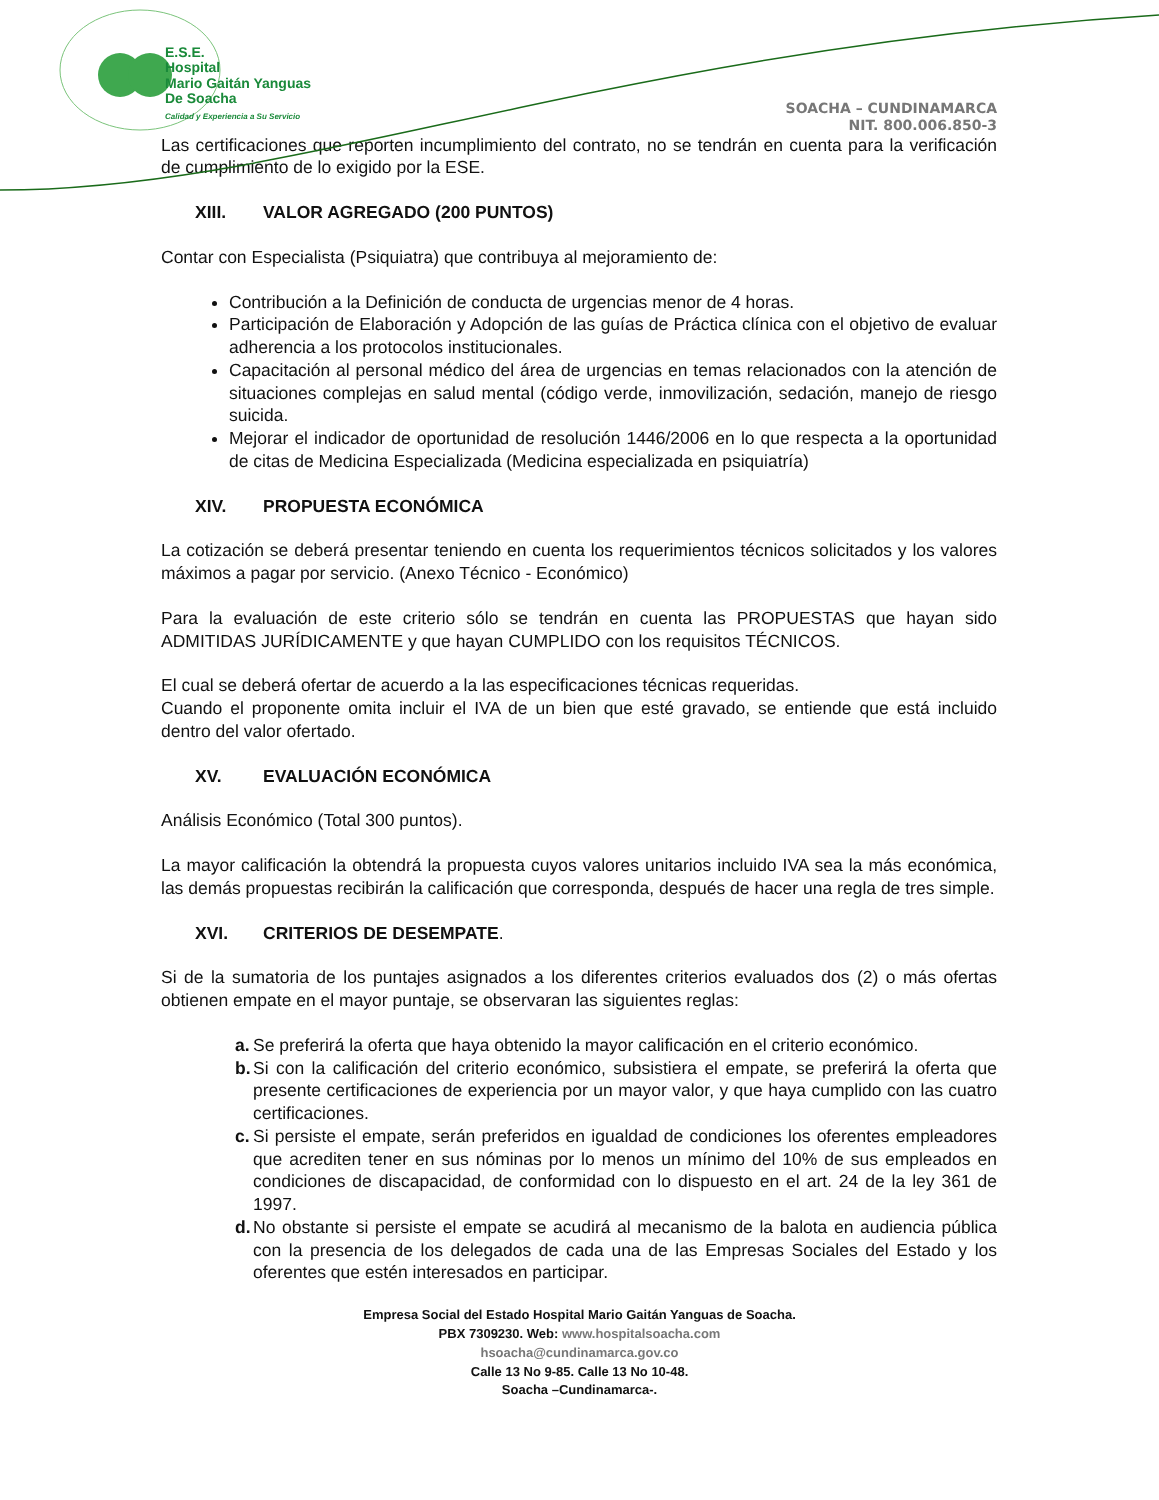E.S.E.
Hospital
Mario Gaitán Yanguas
De Soacha
Calidad y Experiencia a Su Servicio
SOACHA – CUNDINAMARCA
NIT. 800.006.850-3
Las certificaciones que reporten incumplimiento del contrato, no se tendrán en cuenta para la verificación de cumplimiento de lo exigido por la ESE.
XIII. VALOR AGREGADO (200 PUNTOS)
Contar con Especialista (Psiquiatra) que contribuya al mejoramiento de:
Contribución a la Definición de conducta de urgencias menor de 4 horas.
Participación de Elaboración y Adopción de las guías de Práctica clínica con el objetivo de evaluar adherencia a los protocolos institucionales.
Capacitación al personal médico del área de urgencias en temas relacionados con la atención de situaciones complejas en salud mental (código verde, inmovilización, sedación, manejo de riesgo suicida.
Mejorar el indicador de oportunidad de resolución 1446/2006 en lo que respecta a la oportunidad de citas de Medicina Especializada (Medicina especializada en psiquiatría)
XIV. PROPUESTA ECONÓMICA
La cotización se deberá presentar teniendo en cuenta los requerimientos técnicos solicitados y los valores máximos a pagar por servicio. (Anexo Técnico - Económico)
Para la evaluación de este criterio sólo se tendrán en cuenta las PROPUESTAS que hayan sido ADMITIDAS JURÍDICAMENTE y que hayan CUMPLIDO con los requisitos TÉCNICOS.
El cual se deberá ofertar de acuerdo a la las especificaciones técnicas requeridas.
Cuando el proponente omita incluir el IVA de un bien que esté gravado, se entiende que está incluido dentro del valor ofertado.
XV. EVALUACIÓN ECONÓMICA
Análisis Económico (Total 300 puntos).
La mayor calificación la obtendrá la propuesta cuyos valores unitarios incluido IVA sea la más económica, las demás propuestas recibirán la calificación que corresponda, después de hacer una regla de tres simple.
XVI. CRITERIOS DE DESEMPATE.
Si de la sumatoria de los puntajes asignados a los diferentes criterios evaluados dos (2) o más ofertas obtienen empate en el mayor puntaje, se observaran las siguientes reglas:
a.
Se preferirá la oferta que haya obtenido la mayor calificación en el criterio económico.
b.
Si con la calificación del criterio económico, subsistiera el empate, se preferirá la oferta que presente certificaciones de experiencia por un mayor valor, y que haya cumplido con las cuatro certificaciones.
c.
Si persiste el empate, serán preferidos en igualdad de condiciones los oferentes empleadores que acrediten tener en sus nóminas por lo menos un mínimo del 10% de sus empleados en condiciones de discapacidad, de conformidad con lo dispuesto en el art. 24 de la ley 361 de 1997.
d.
No obstante si persiste el empate se acudirá al mecanismo de la balota en audiencia pública con la presencia de los delegados de cada una de las Empresas Sociales del Estado y los oferentes que estén interesados en participar.
Empresa Social del Estado Hospital Mario Gaitán Yanguas de Soacha.
PBX 7309230. Web: www.hospitalsoacha.com
hsoacha@cundinamarca.gov.co
Calle 13 No 9-85. Calle 13 No 10-48.
Soacha –Cundinamarca-.